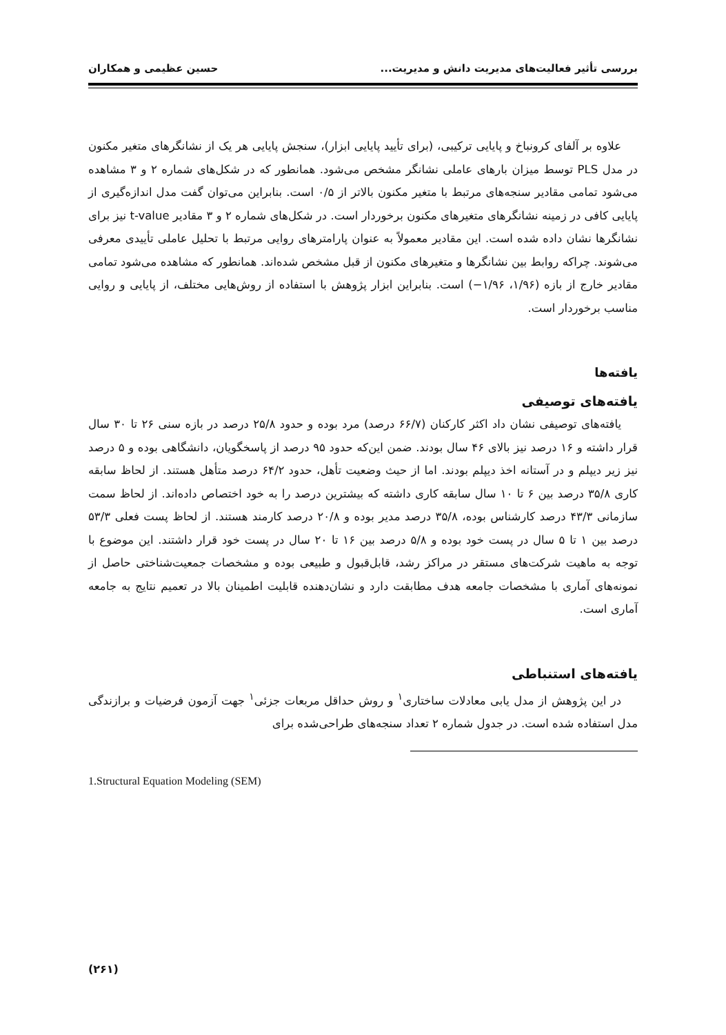بررسی تأثیر فعالیت‌های مدیریت دانش و مدیریت... حسین عظیمی و همکاران
علاوه بر آلفای کرونباخ و پایایی ترکیبی، (برای تأیید پایایی ابزار)، سنجش پایایی هر یک از نشانگرهای متغیر مکنون در مدل PLS توسط میزان بارهای عاملی نشانگر مشخص می‌شود. همانطور که در شکل‌های شماره ۲ و ۳ مشاهده می‌شود تمامی مقادیر سنجه‌های مرتبط با متغیر مکنون بالاتر از ۰/۵ است. بنابراین می‌توان گفت مدل اندازه‌گیری از پایایی کافی در زمینه نشانگرهای متغیرهای مکنون برخوردار است. در شکل‌های شماره ۲ و ۳ مقادیر t-value نیز برای نشانگرها نشان داده شده است. این مقادیر معمولاً به عنوان پارامترهای روایی مرتبط با تحلیل عاملی تأییدی معرفی می‌شوند. چراکه روابط بین نشانگرها و متغیرهای مکنون از قبل مشخص شده‌اند. همانطور که مشاهده می‌شود تمامی مقادیر خارج از بازه (۱/۹۶، ۱/۹۶−) است. بنابراین ابزار پژوهش با استفاده از روش‌هایی مختلف، از پایایی و روایی مناسب برخوردار است.
یافته‌ها
یافته‌های توصیفی
یافته‌های توصیفی نشان داد اکثر کارکنان (۶۶/۷ درصد) مرد بوده و حدود ۲۵/۸ درصد در بازه سنی ۲۶ تا ۳۰ سال قرار داشته و ۱۶ درصد نیز بالای ۴۶ سال بودند. ضمن این‌که حدود ۹۵ درصد از پاسخگویان، دانشگاهی بوده و ۵ درصد نیز زیر دیپلم و در آستانه اخذ دیپلم بودند. اما از حیث وضعیت تأهل، حدود ۶۴/۲ درصد متأهل هستند. از لحاظ سابقه کاری ۳۵/۸ درصد بین ۶ تا ۱۰ سال سابقه کاری داشته که بیشترین درصد را به خود اختصاص داده‌اند. از لحاظ سمت سازمانی ۴۳/۳ درصد کارشناس بوده، ۳۵/۸ درصد مدیر بوده و ۲۰/۸ درصد کارمند هستند. از لحاظ پست فعلی ۵۳/۳ درصد بین ۱ تا ۵ سال در پست خود بوده و ۵/۸ درصد بین ۱۶ تا ۲۰ سال در پست خود قرار داشتند. این موضوع با توجه به ماهیت شرکت‌های مستقر در مراکز رشد، قابل‌قبول و طبیعی بوده و مشخصات جمعیت‌شناختی حاصل از نمونه‌های آماری با مشخصات جامعه هدف مطابقت دارد و نشان‌دهنده قابلیت اطمینان بالا در تعمیم نتایج به جامعه آماری است.
یافته‌های استنباطی
در این پژوهش از مدل یابی معادلات ساختاری<sup>۱</sup> و روش حداقل مربعات جزئی<sup>۱</sup> جهت آزمون فرضیات و برازندگی مدل استفاده شده است. در جدول شماره ۲ تعداد سنجه‌های طراحی‌شده برای
1.Structural Equation Modeling (SEM)
(۲۶۱)